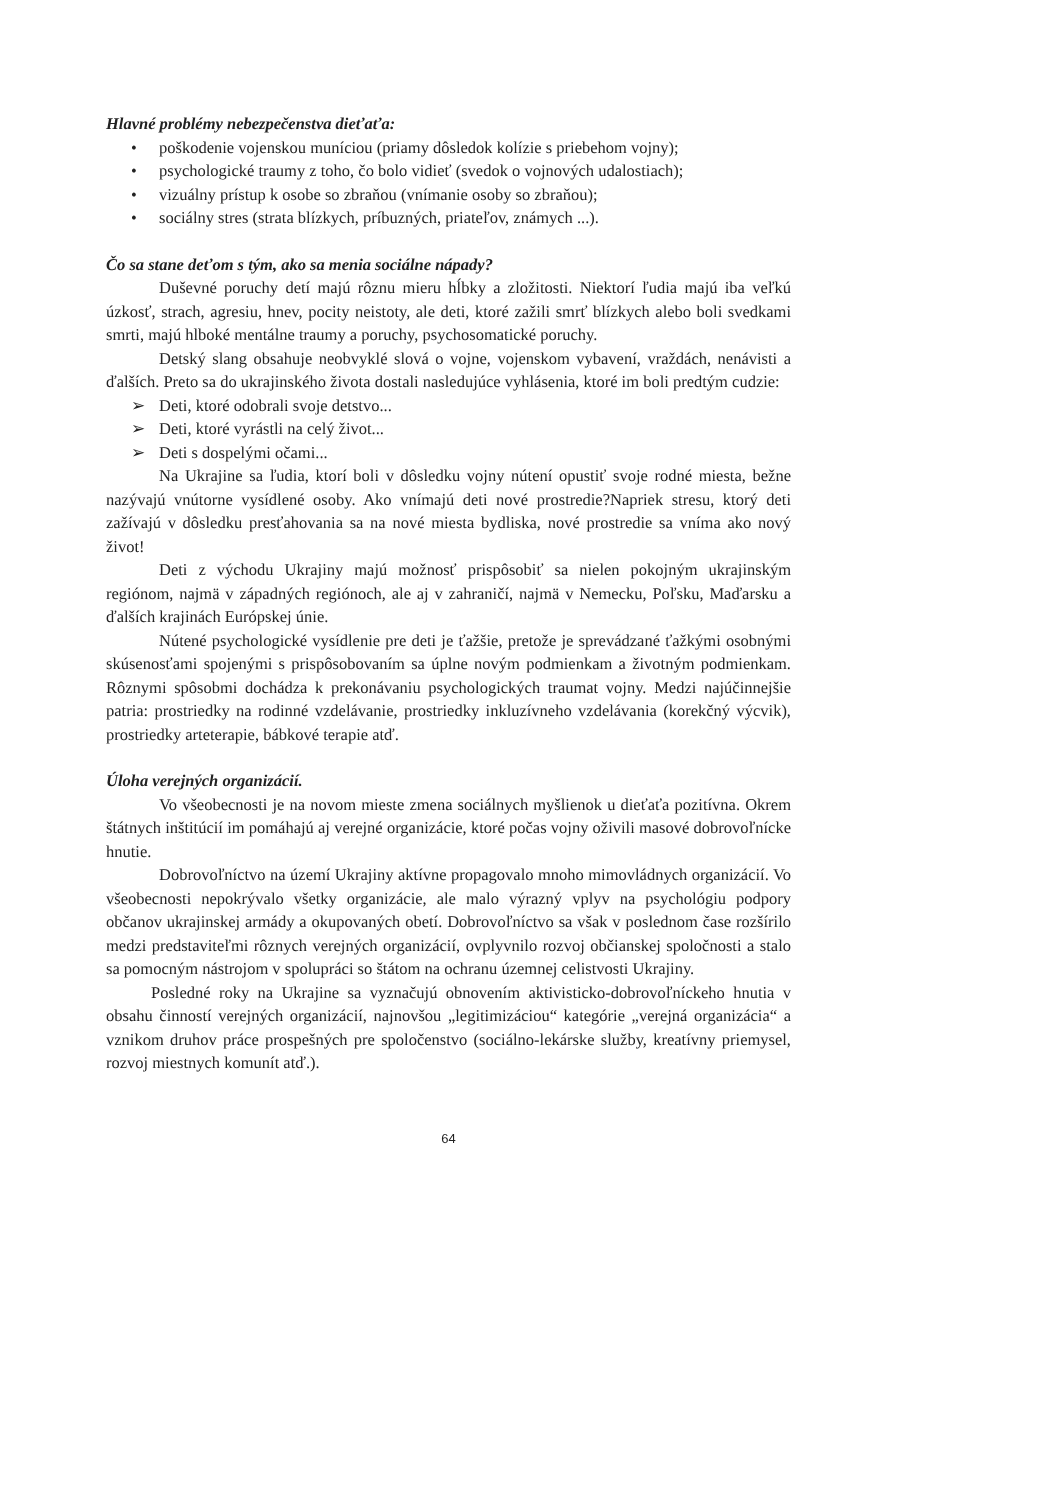Hlavné problémy nebezpečenstva dieťaťa:
• poškodenie vojenskou muníciou (priamy dôsledok kolízie s priebehom vojny);
• psychologické traumy z toho, čo bolo vidieť (svedok o vojnových udalostiach);
• vizuálny prístup k osobe so zbraňou (vnímanie osoby so zbraňou);
• sociálny stres (strata blízkych, príbuzných, priateľov, známych ...).
Čo sa stane deťom s tým, ako sa menia sociálne nápady?
Duševné poruchy detí majú rôznu mieru hĺbky a zložitosti. Niektorí ľudia majú iba veľkú úzkosť, strach, agresiu, hnev, pocity neistoty, ale deti, ktoré zažili smrť blízkych alebo boli svedkami smrti, majú hlboké mentálne traumy a poruchy, psychosomatické poruchy.
Detský slang obsahuje neobvyklé slová o vojne, vojenskom vybavení, vraždách, nenávisti a ďalších. Preto sa do ukrajinského života dostali nasledujúce vyhlásenia, ktoré im boli predtým cudzie:
➢ Deti, ktoré odobrali svoje detstvo...
➢ Deti, ktoré vyrástli na celý život...
➢ Deti s dospelými očami...
Na Ukrajine sa ľudia, ktorí boli v dôsledku vojny nútení opustiť svoje rodné miesta, bežne nazývajú vnútorne vysídlené osoby. Ako vnímajú deti nové prostredie?Napriek stresu, ktorý deti zažívajú v dôsledku presťahovania sa na nové miesta bydliska, nové prostredie sa vníma ako nový život!
Deti z východu Ukrajiny majú možnosť prispôsobiť sa nielen pokojným ukrajinským regiónom, najmä v západných regiónoch, ale aj v zahraničí, najmä v Nemecku, Poľsku, Maďarsku a ďalších krajinách Európskej únie.
Nútené psychologické vysídlenie pre deti je ťažšie, pretože je sprevádzané ťažkými osobnými skúsenosťami spojenými s prispôsobovaním sa úplne novým podmienkam a životným podmienkam. Rôznymi spôsobmi dochádza k prekonávaniu psychologických traumat vojny. Medzi najúčinnejšie patria: prostriedky na rodinné vzdelávanie, prostriedky inkluzívneho vzdelávania (korekčný výcvik), prostriedky arteterapie, bábkové terapie atď.
Úloha verejných organizácií.
Vo všeobecnosti je na novom mieste zmena sociálnych myšlienok u dieťaťa pozitívna. Okrem štátnych inštitúcií im pomáhajú aj verejné organizácie, ktoré počas vojny oživili masové dobrovoľnícke hnutie.
Dobrovoľníctvo na území Ukrajiny aktívne propagovalo mnoho mimovládnych organizácií. Vo všeobecnosti nepokrývalo všetky organizácie, ale malo výrazný vplyv na psychológiu podpory občanov ukrajinskej armády a okupovaných obetí. Dobrovoľníctvo sa však v poslednom čase rozšírilo medzi predstaviteľmi rôznych verejných organizácií, ovplyvnilo rozvoj občianskej spoločnosti a stalo sa pomocným nástrojom v spolupráci so štátom na ochranu územnej celistvosti Ukrajiny.
Posledné roky na Ukrajine sa vyznačujú obnovením aktivisticko-dobrovoľníckeho hnutia v obsahu činností verejných organizácií, najnovšou „legitimizáciou“ kategórie „verejná organizácia“ a vznikom druhov práce prospešných pre spoločenstvo (sociálno-lekárske služby, kreatívny priemysel, rozvoj miestnych komunít atď.).
64